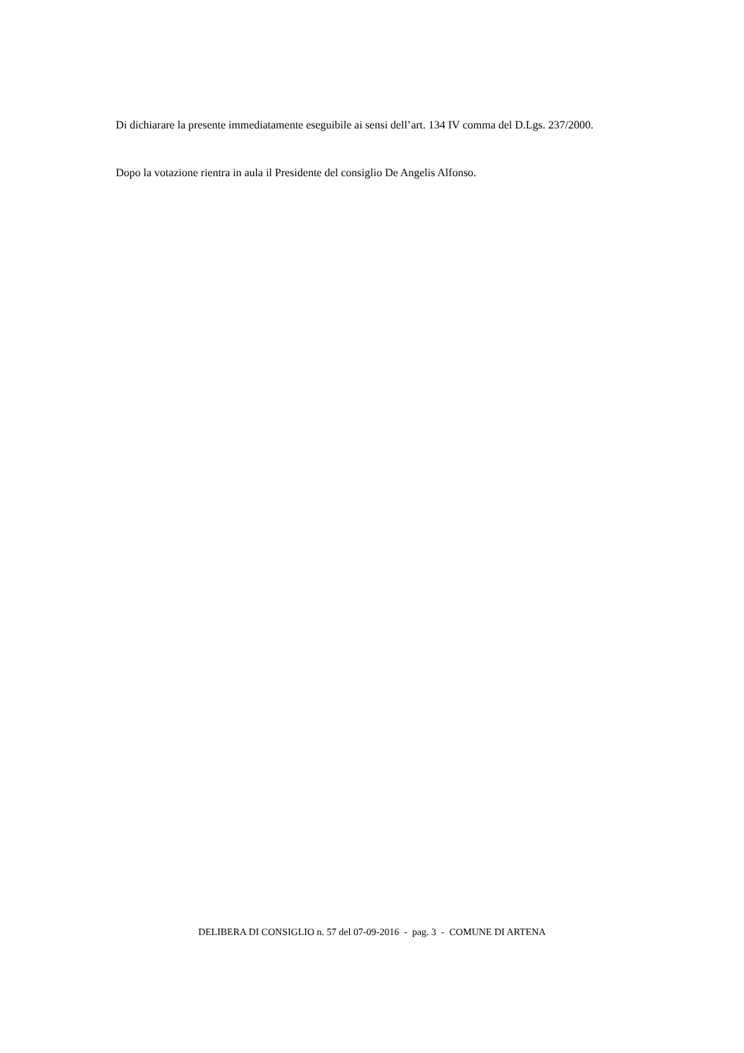Di dichiarare la presente immediatamente eseguibile ai sensi dell’art. 134 IV comma del D.Lgs. 237/2000.
Dopo la votazione rientra in aula il Presidente del consiglio De Angelis Alfonso.
DELIBERA DI CONSIGLIO n. 57 del 07-09-2016 - pag. 3 - COMUNE DI ARTENA